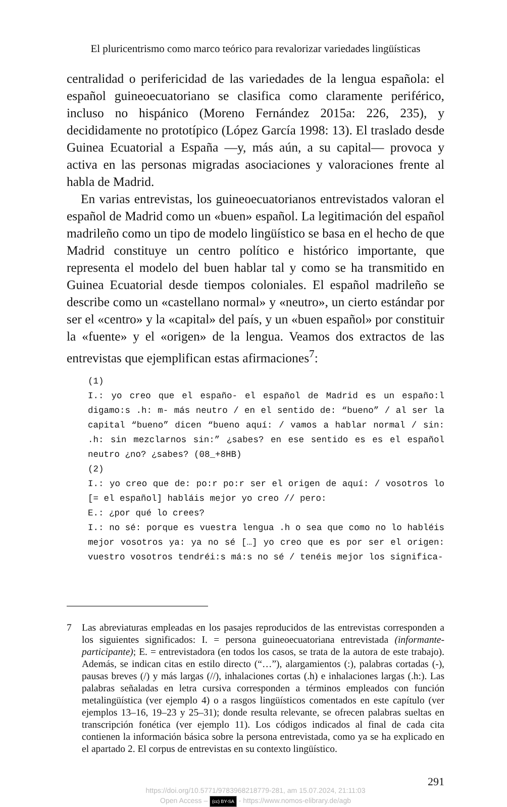El pluricentrismo como marco teórico para revalorizar variedades lingüísticas
centralidad o perifericidad de las variedades de la lengua española: el español guineoecuatoriano se clasifica como claramente periférico, incluso no hispánico (Moreno Fernández 2015a: 226, 235), y decididamente no prototípico (López García 1998: 13). El traslado desde Guinea Ecuatorial a España —y, más aún, a su capital— provoca y activa en las personas migradas asociaciones y valoraciones frente al habla de Madrid.
En varias entrevistas, los guineoecuatorianos entrevistados valoran el español de Madrid como un «buen» español. La legitimación del español madrileño como un tipo de modelo lingüístico se basa en el hecho de que Madrid constituye un centro político e histórico importante, que representa el modelo del buen hablar tal y como se ha transmitido en Guinea Ecuatorial desde tiempos coloniales. El español madrileño se describe como un «castellano normal» y «neutro», un cierto estándar por ser el «centro» y la «capital» del país, y un «buen español» por constituir la «fuente» y el «origen» de la lengua. Veamos dos extractos de las entrevistas que ejemplifican estas afirmaciones<sup>7</sup>:
(1)
I.: yo creo que el españo- el español de Madrid es un españo:l digamo:s .h: m- más neutro / en el sentido de: “bueno” / al ser la capital “bueno” dicen “bueno aquí: / vamos a hablar normal / sin: .h: sin mezclarnos sin:” ¿sabes? en ese sentido es es el español neutro ¿no? ¿sabes? (08_+8HB)
(2)
I.: yo creo que de: po:r po:r ser el origen de aquí: / vosotros lo [= el español] habláis mejor yo creo // pero:
E.: ¿por qué lo crees?
I.: no sé: porque es vuestra lengua .h o sea que como no lo habléis mejor vosotros ya: ya no sé […] yo creo que es por ser el origen: vuestro vosotros tendréi:s má:s no sé / tenéis mejor los significa-
7
Las abreviaturas empleadas en los pasajes reproducidos de las entrevistas corresponden a los siguientes significados: I. = persona guineoecuatoriana entrevistada (informante-participante); E. = entrevistadora (en todos los casos, se trata de la autora de este trabajo). Además, se indican citas en estilo directo (“…”), alargamientos (:), palabras cortadas (-), pausas breves (/) y más largas (//), inhalaciones cortas (.h) e inhalaciones largas (.h:). Las palabras señaladas en letra cursiva corresponden a términos empleados con función metalingüística (ver ejemplo 4) o a rasgos lingüísticos comentados en este capítulo (ver ejemplos 13–16, 19–23 y 25–31); donde resulta relevante, se ofrecen palabras sueltas en transcripción fonética (ver ejemplo 11). Los códigos indicados al final de cada cita contienen la información básica sobre la persona entrevistada, como ya se ha explicado en el apartado 2. El corpus de entrevistas en su contexto lingüístico.
291
https://doi.org/10.5771/9783968218779-281, am 15.07.2024, 21:11:03
Open Access – (cc) BY-SA - https://www.nomos-elibrary.de/agb